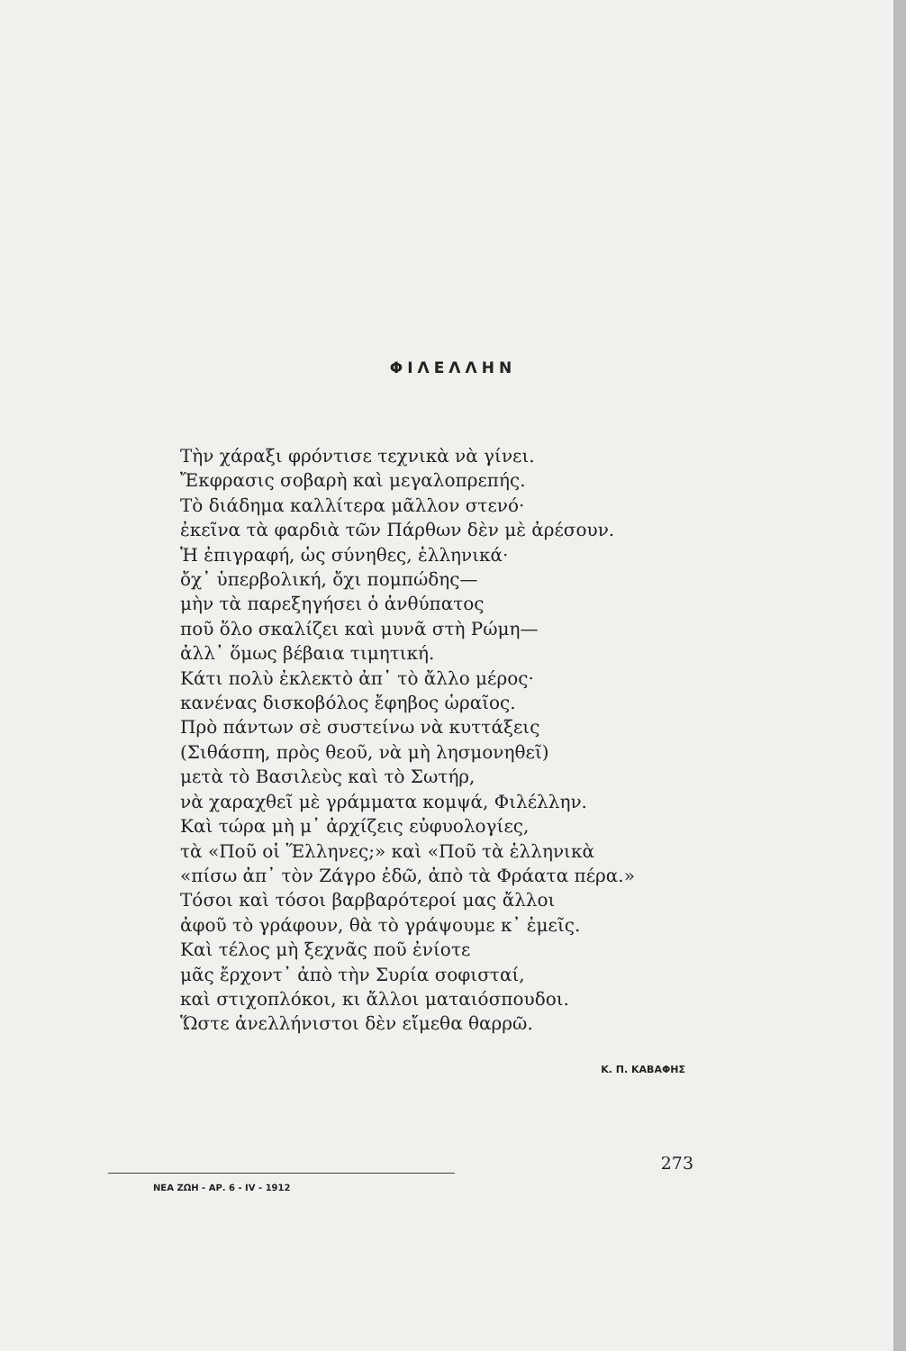ΦΙΛΕΛΛΗΝ
Τὴν χάραξι φρόντισε τεχνικὰ νὰ γίνει.
Ἔκφρασις σοβαρὴ καὶ μεγαλοπρεπής.
Τὸ διάδημα καλλίτερα μᾶλλον στενό·
ἐκεῖνα τὰ φαρδιὰ τῶν Πάρθων δὲν μὲ ἀρέσουν.
Ἡ ἐπιγραφή, ὡς σύνηθες, ἑλληνικά·
ὄχ᾽ ὑπερβολική, ὄχι πομπώδης—
μὴν τὰ παρεξηγήσει ὁ ἀνθύπατος
ποῦ ὅλο σκαλίζει καὶ μυνᾶ στὴ Ρώμη—
ἀλλ᾽ ὅμως βέβαια τιμητική.
Κάτι πολὺ ἐκλεκτὸ ἀπ᾽ τὸ ἄλλο μέρος·
κανένας δισκοβόλος ἔφηβος ὡραῖος.
Πρὸ πάντων σὲ συστείνω νὰ κυττάξεις
(Σιθάσπη, πρὸς θεοῦ, νὰ μὴ λησμονηθεῖ)
μετὰ τὸ Βασιλεὺς καὶ τὸ Σωτήρ,
νὰ χαραχθεῖ μὲ γράμματα κομψά, Φιλέλλην.
Καὶ τώρα μὴ μ᾽ ἀρχίζεις εὐφυολογίες,
τὰ «Ποῦ οἱ Ἕλληνες;» καὶ «Ποῦ τὰ ἑλληνικὰ
«πίσω ἀπ᾽ τὸν Ζάγρο ἐδῶ, ἀπὸ τὰ Φράατα πέρα.»
Τόσοι καὶ τόσοι βαρβαρότεροί μας ἄλλοι
ἀφοῦ τὸ γράφουν, θὰ τὸ γράψουμε κ᾽ ἐμεῖς.
Καὶ τέλος μὴ ξεχνᾶς ποῦ ἐνίοτε
μᾶς ἔρχοντ᾽ ἀπὸ τὴν Συρία σοφισταί,
καὶ στιχοπλόκοι, κι ἄλλοι ματαιόσπουδοι.
Ὥστε ἀνελλήνιστοι δὲν εἴμεθα θαρρῶ.
Κ. Π. ΚΑΒΑΦΗΣ
273
ΝΕΑ ΖΩΗ - ΑΡ. 6 - IV - 1912